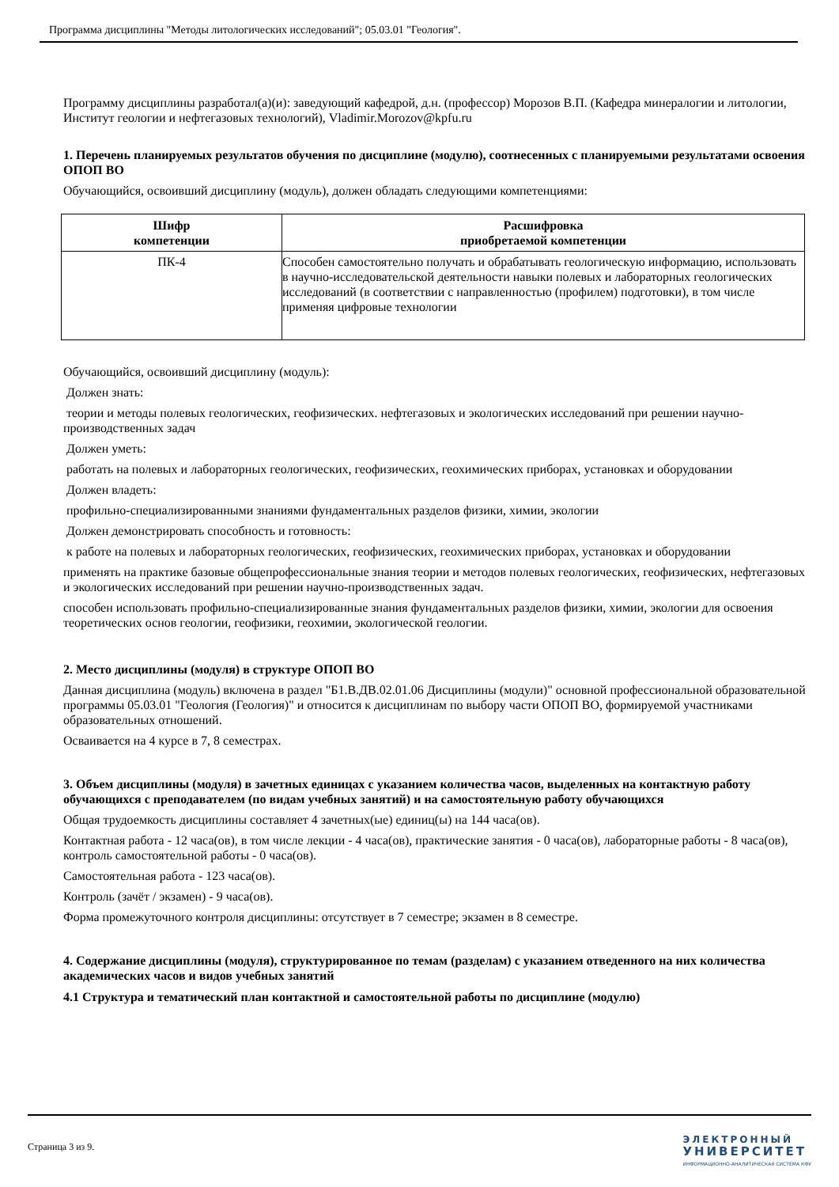Программа дисциплины "Методы литологических исследований"; 05.03.01 "Геология".
Программу дисциплины разработал(а)(и): заведующий кафедрой, д.н. (профессор) Морозов В.П. (Кафедра минералогии и литологии, Институт геологии и нефтегазовых технологий), Vladimir.Morozov@kpfu.ru
1. Перечень планируемых результатов обучения по дисциплине (модулю), соотнесенных с планируемыми результатами освоения ОПОП ВО
Обучающийся, освоивший дисциплину (модуль), должен обладать следующими компетенциями:
| Шифр компетенции | Расшифровка приобретаемой компетенции |
| --- | --- |
| ПК-4 | Способен самостоятельно получать и обрабатывать геологическую информацию, использовать в научно-исследовательской деятельности навыки полевых и лабораторных геологических исследований (в соответствии с направленностью (профилем) подготовки), в том числе применяя цифровые технологии |
Обучающийся, освоивший дисциплину (модуль):
Должен знать:
теории и методы полевых геологических, геофизических. нефтегазовых и экологических исследований при решении научно-производственных задач
Должен уметь:
работать на полевых и лабораторных геологических, геофизических, геохимических приборах, установках и оборудовании
Должен владеть:
профильно-специализированными знаниями фундаментальных разделов физики, химии, экологии
Должен демонстрировать способность и готовность:
к работе на полевых и лабораторных геологических, геофизических, геохимических приборах, установках и оборудовании
применять на практике базовые общепрофессиональные знания теории и методов полевых геологических, геофизических, нефтегазовых и экологических исследований при решении научно-производственных задач.
способен использовать профильно-специализированные знания фундаментальных разделов физики, химии, экологии для освоения теоретических основ геологии, геофизики, геохимии, экологической геологии.
2. Место дисциплины (модуля) в структуре ОПОП ВО
Данная дисциплина (модуль) включена в раздел "Б1.В.ДВ.02.01.06 Дисциплины (модули)" основной профессиональной образовательной программы 05.03.01 "Геология (Геология)" и относится к дисциплинам по выбору части ОПОП ВО, формируемой участниками образовательных отношений.
Осваивается на 4 курсе в 7, 8 семестрах.
3. Объем дисциплины (модуля) в зачетных единицах с указанием количества часов, выделенных на контактную работу обучающихся с преподавателем (по видам учебных занятий) и на самостоятельную работу обучающихся
Общая трудоемкость дисциплины составляет 4 зачетных(ые) единиц(ы) на 144 часа(ов).
Контактная работа - 12 часа(ов), в том числе лекции - 4 часа(ов), практические занятия - 0 часа(ов), лабораторные работы - 8 часа(ов), контроль самостоятельной работы - 0 часа(ов).
Самостоятельная работа - 123 часа(ов).
Контроль (зачёт / экзамен) - 9 часа(ов).
Форма промежуточного контроля дисциплины: отсутствует в 7 семестре; экзамен в 8 семестре.
4. Содержание дисциплины (модуля), структурированное по темам (разделам) с указанием отведенного на них количества академических часов и видов учебных занятий
4.1 Структура и тематический план контактной и самостоятельной работы по дисциплине (модулю)
Страница 3 из 9.
ЭЛЕКТРОННЫЙ
УНИВЕРСИТЕТ
ИНФОРМАЦИОННО-АНАЛИТИЧЕСКАЯ СИСТЕМА КФУ